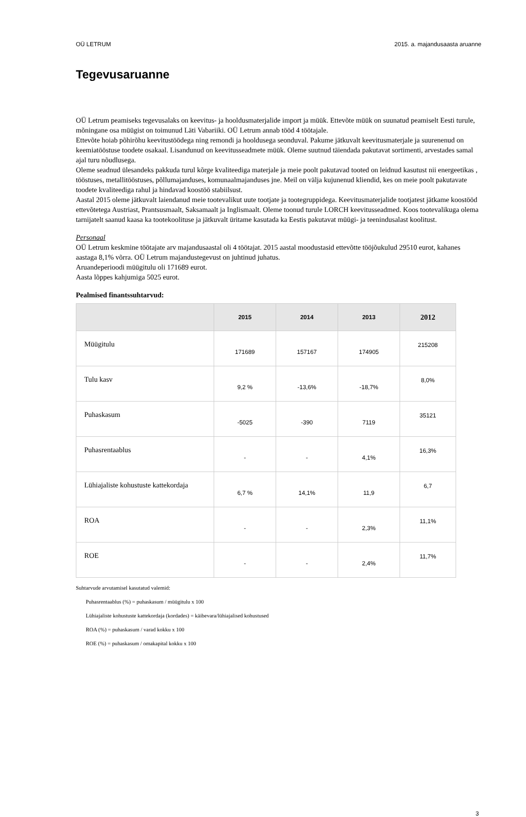OÜ LETRUM 2015. a. majandusaasta aruanne
Tegevusaruanne
OÜ Letrum peamiseks tegevusalaks on keevitus- ja hooldusmaterjalide import ja müük. Ettevõte müük on suunatud peamiselt Eesti turule, mõningane osa müügist on toimunud Läti Vabariiki. OÜ Letrum annab tööd 4 töötajale.
Ettevõte hoiab põhirõhu keevitustöödega ning remondi ja hooldusega seonduval. Pakume jätkuvalt keevitusmaterjale ja suurenenud on keemiatööstuse toodete osakaal. Lisandunud on keevitusseadmete müük. Oleme suutnud täiendada pakutavat sortimenti, arvestades samal ajal turu nõudlusega.
Oleme seadnud ülesandeks pakkuda turul kõrge kvaliteediga materjale ja meie poolt pakutavad tooted on leidnud kasutust nii energeetikas , tööstuses, metallitööstuses, põllumajanduses, komunaalmajanduses jne. Meil on välja kujunenud kliendid, kes on meie poolt pakutavate toodete kvaliteediga rahul ja hindavad koostöö stabiilsust.
Aastal 2015 oleme jätkuvalt laiendanud meie tootevalikut uute tootjate ja tootegruppidega. Keevitusmaterjalide tootjatest jätkame koostööd ettevõtetega Austriast, Prantsusmaalt, Saksamaalt ja Inglismaalt. Oleme toonud turule LORCH keevitusseadmed. Koos tootevalikuga olema tarnijatelt saanud kaasa ka tootekoolituse ja jätkuvalt üritame kasutada ka Eestis pakutavat müügi- ja teenindusalast koolitust.
Personaal
OÜ Letrum keskmine töötajate arv majandusaastal oli 4 töötajat. 2015 aastal moodustasid ettevõtte tööjõukulud 29510 eurot, kahanes aastaga 8,1% võrra. OÜ Letrum majandustegevust on juhtinud juhatus.
Aruandeperioodi müügitulu oli 171689 eurot.
Aasta lõppes kahjumiga 5025 eurot.
Pealmised finantssuhtarvud:
| | 2015 | 2014 | 2013 | 2012 |
| --- | --- | --- | --- | --- |
| Müügitulu | 171689 | 157167 | 174905 | 215208 |
| Tulu kasv | 9,2 % | -13,6% | -18,7% | 8,0% |
| Puhaskasum | -5025 | -390 | 7119 | 35121 |
| Puhasrentaablus | - | - | 4,1% | 16,3% |
| Lühiajaliste kohustuste kattekordaja | 6,7 % | 14,1% | 11,9 | 6,7 |
| ROA | - | - | 2,3% | 11,1% |
| ROE | - | - | 2,4% | 11,7% |
Suhtarvude arvutamisel kasutatud valemid:
Puhasrentaablus (%) = puhaskasum / müügitulu x 100
Lühiajaliste kohustuste kattekordaja (kordades) = käibevara/lühiajalised kohustused
ROA (%) = puhaskasum / varad kokku x 100
ROE (%) = puhaskasum / omakapital kokku x 100
3